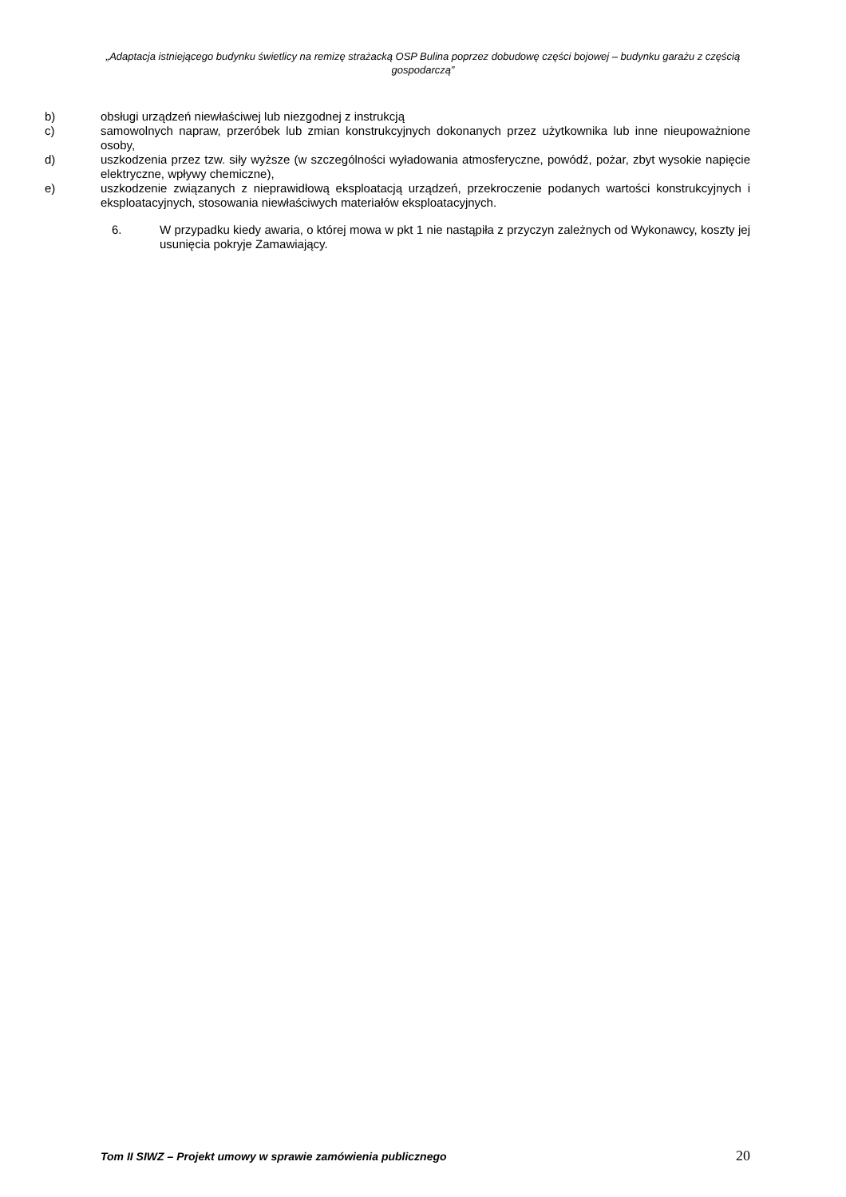„Adaptacja istniejącego budynku świetlicy na remizę strażacką OSP Bulina poprzez dobudowę części bojowej – budynku garażu z częścią gospodarczą”
b) obsługi urządzeń niewłaściwej lub niezgodnej z instrukcją
c) samowolnych napraw, przeróbek lub zmian konstrukcyjnych dokonanych przez użytkownika lub inne nieupoważnione osoby,
d) uszkodzenia przez tzw. siły wyższe (w szczególności wyładowania atmosferyczne, powódź, pożar, zbyt wysokie napięcie elektryczne, wpływy chemiczne),
e) uszkodzenie związanych z nieprawidłową eksploatacją urządzeń, przekroczenie podanych wartości konstrukcyjnych i eksploatacyjnych, stosowania niewłaściwych materiałów eksploatacyjnych.
6. W przypadku kiedy awaria, o której mowa w pkt 1 nie nastąpiła z przyczyn zależnych od Wykonawcy, koszty jej usunięcia pokryje Zamawiający.
Tom II SIWZ – Projekt umowy w sprawie zamówienia publicznego 20